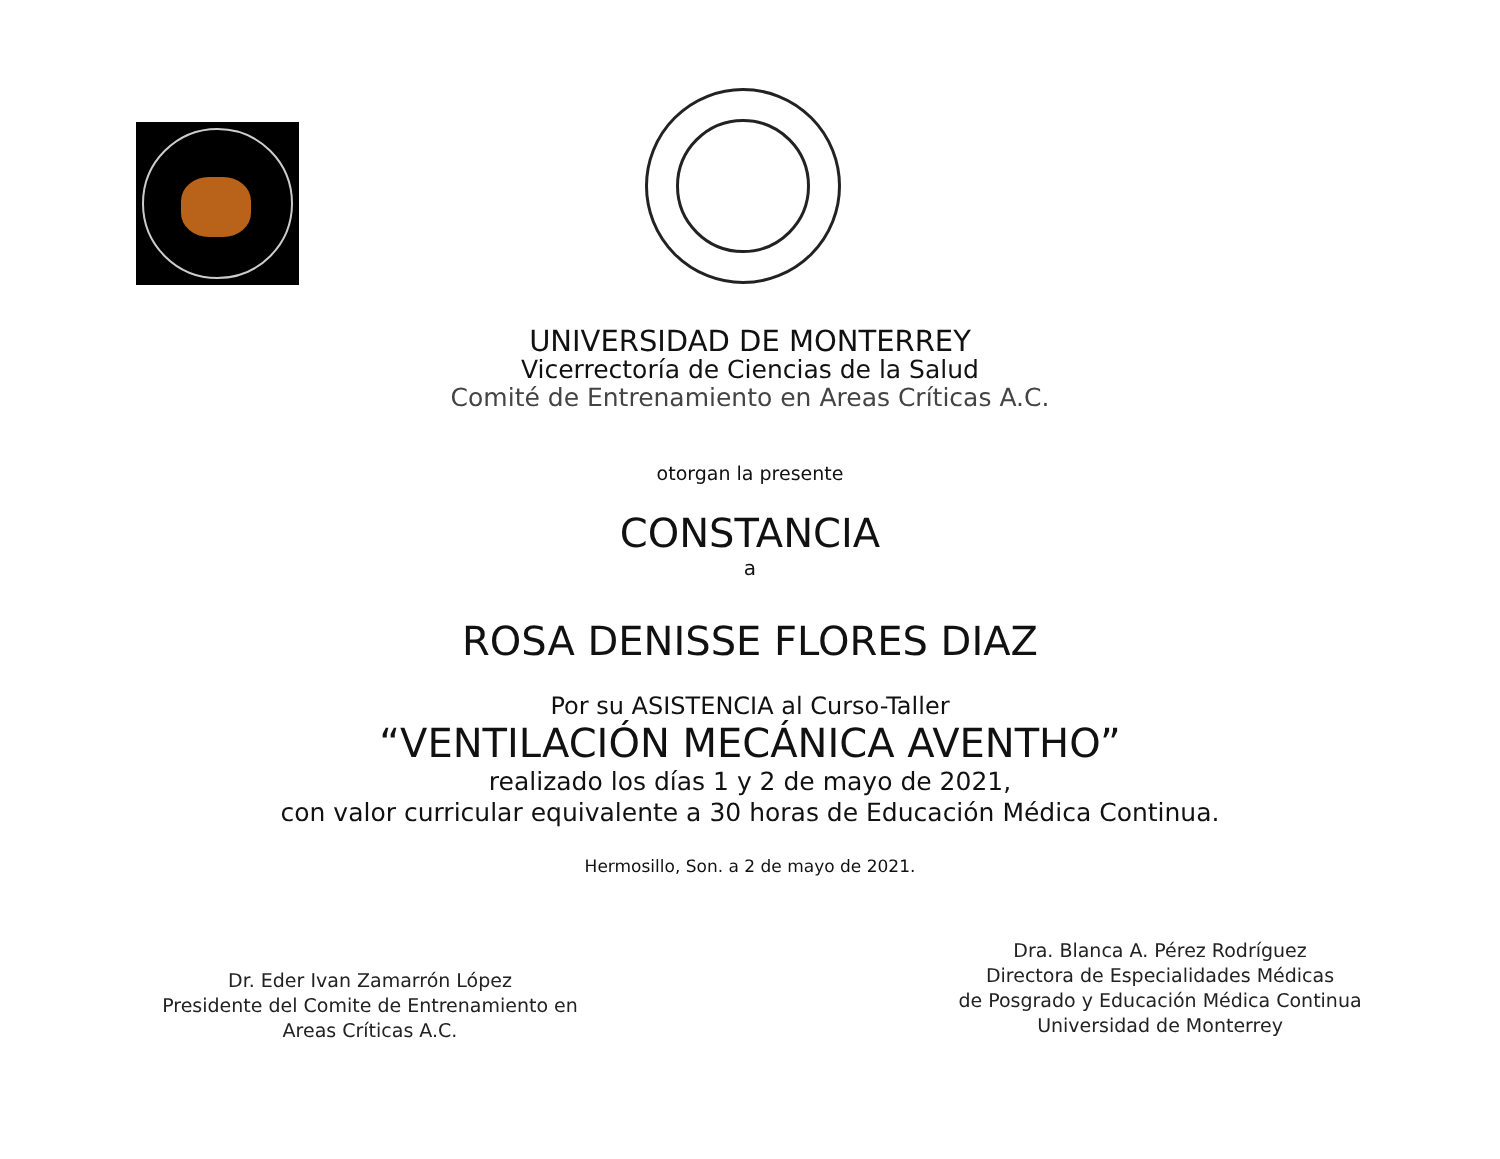UNIVERSIDAD DE MONTERREY
Vicerrectoría de Ciencias de la Salud
Comité de Entrenamiento en Areas Críticas A.C.
otorgan la presente
CONSTANCIA
a
ROSA DENISSE FLORES DIAZ
Por su ASISTENCIA al Curso-Taller
“VENTILACIÓN MECÁNICA AVENTHO”
realizado los días 1 y 2 de mayo de 2021,
con valor curricular equivalente a 30 horas de Educación Médica Continua.
Hermosillo, Son. a 2 de mayo de 2021.
Dr. Eder Ivan Zamarrón López
Presidente del Comite de Entrenamiento en
Areas Críticas A.C.
Dra. Blanca A. Pérez Rodríguez
Directora de Especialidades Médicas
de Posgrado y Educación Médica Continua
Universidad de Monterrey